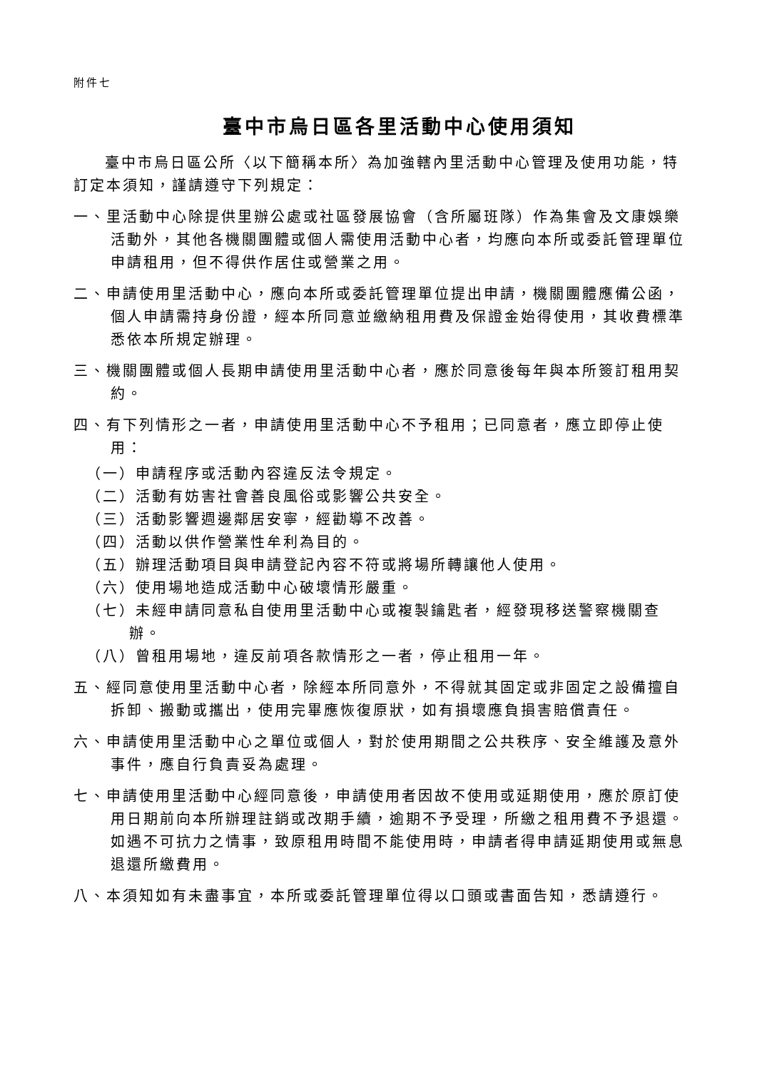附件七
臺中市烏日區各里活動中心使用須知
臺中市烏日區公所〈以下簡稱本所〉為加強轄內里活動中心管理及使用功能，特訂定本須知，謹請遵守下列規定：
一、里活動中心除提供里辦公處或社區發展協會（含所屬班隊）作為集會及文康娛樂活動外，其他各機關團體或個人需使用活動中心者，均應向本所或委託管理單位申請租用，但不得供作居住或營業之用。
二、申請使用里活動中心，應向本所或委託管理單位提出申請，機關團體應備公函，個人申請需持身份證，經本所同意並繳納租用費及保證金始得使用，其收費標準悉依本所規定辦理。
三、機關團體或個人長期申請使用里活動中心者，應於同意後每年與本所簽訂租用契約。
四、有下列情形之一者，申請使用里活動中心不予租用；已同意者，應立即停止使用：
（一）申請程序或活動內容違反法令規定。
（二）活動有妨害社會善良風俗或影響公共安全。
（三）活動影響週邊鄰居安寧，經勸導不改善。
（四）活動以供作營業性牟利為目的。
（五）辦理活動項目與申請登記內容不符或將場所轉讓他人使用。
（六）使用場地造成活動中心破壞情形嚴重。
（七）未經申請同意私自使用里活動中心或複製鑰匙者，經發現移送警察機關查辦。
（八）曾租用場地，違反前項各款情形之一者，停止租用一年。
五、經同意使用里活動中心者，除經本所同意外，不得就其固定或非固定之設備擅自拆卸、搬動或攜出，使用完畢應恢復原狀，如有損壞應負損害賠償責任。
六、申請使用里活動中心之單位或個人，對於使用期間之公共秩序、安全維護及意外事件，應自行負責妥為處理。
七、申請使用里活動中心經同意後，申請使用者因故不使用或延期使用，應於原訂使用日期前向本所辦理註銷或改期手續，逾期不予受理，所繳之租用費不予退還。如遇不可抗力之情事，致原租用時間不能使用時，申請者得申請延期使用或無息退還所繳費用。
八、本須知如有未盡事宜，本所或委託管理單位得以口頭或書面告知，悉請遵行。